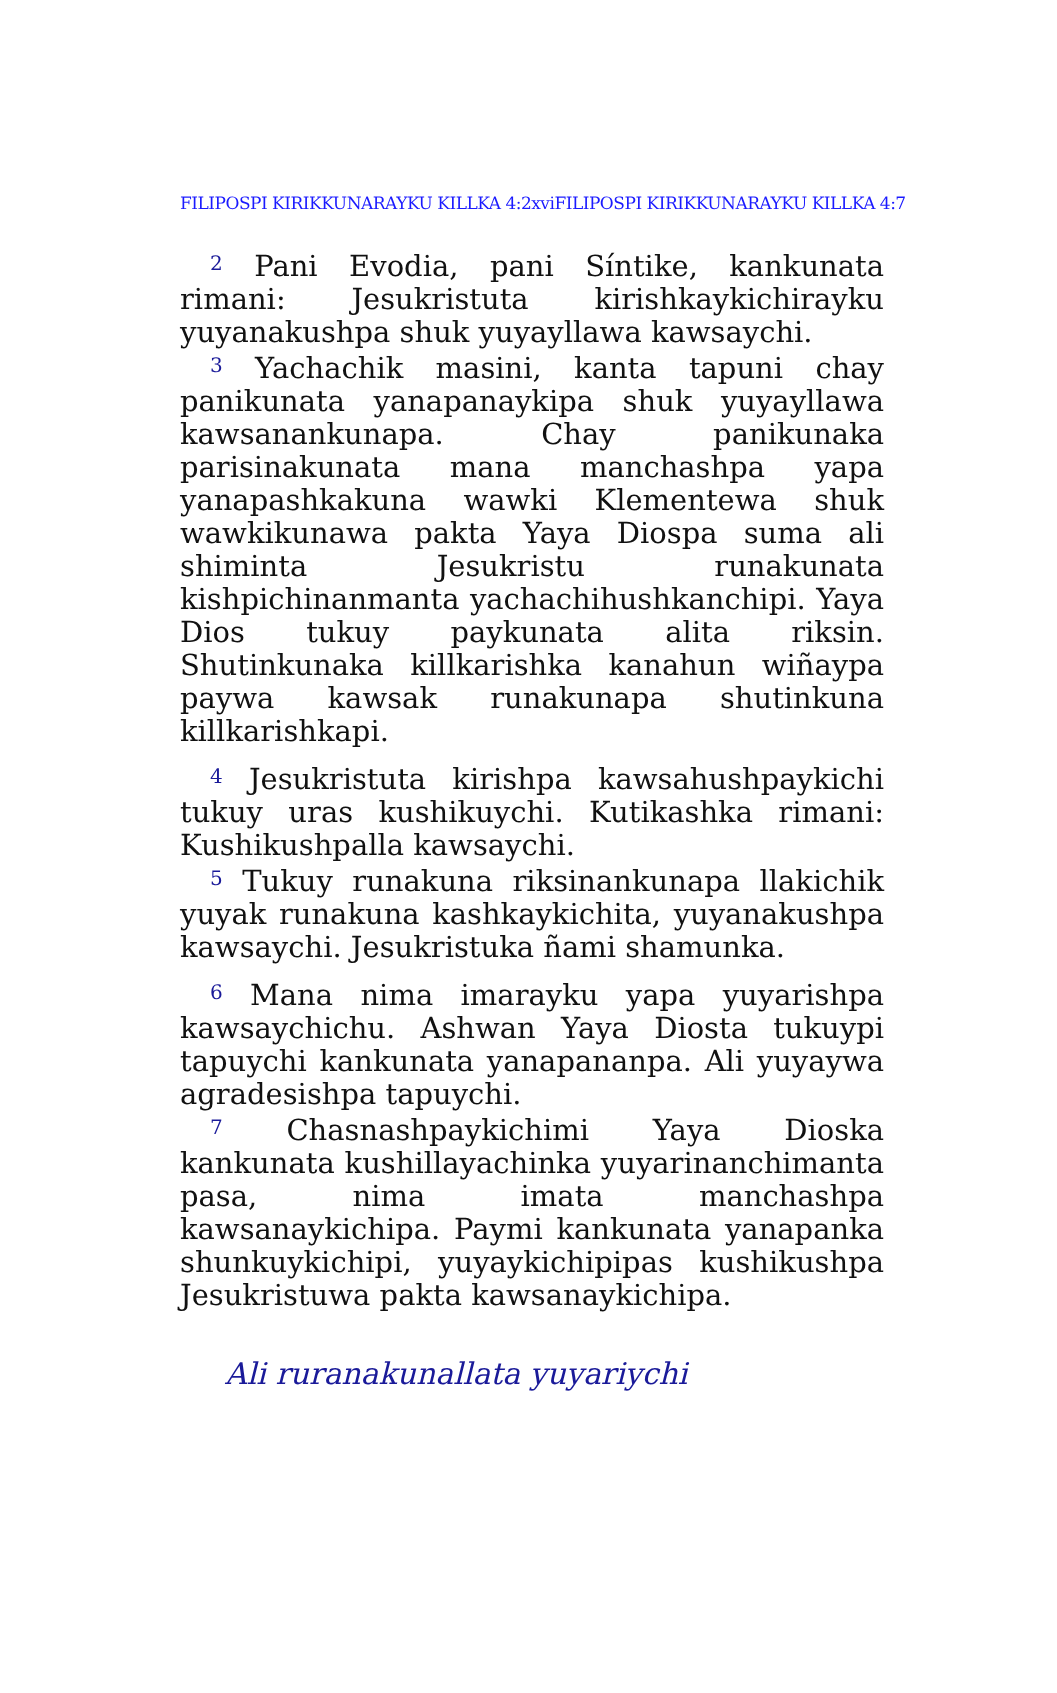FILIPOSPI KIRIKKUNARAYKU KILLKA 4:2xviFILIPOSPI KIRIKKUNARAYKU KILLKA 4:7
<sup>2</sup> Pani Evodia, pani Síntike, kankunata rimani: Jesukristuta kirishkaykichirayku yuyanakushpa shuk yuyayllawa kawsaychi.
<sup>3</sup> Yachachik masini, kanta tapuni chay panikunata yanapanaykipa shuk yuyayllawa kawsanankunapa. Chay panikunaka parisinakunata mana manchashpa yapa yanapashkakuna wawki Klementewa shuk wawkikunawa pakta Yaya Diospa suma ali shiminta Jesukristu runakunata kishpichinanmanta yachachihushkanchipi. Yaya Dios tukuy paykunata alita riksin. Shutinkunaka killkarishka kanahun wiñaypa paywa kawsak runakunapa shutinkuna killkarishkapi.
<sup>4</sup> Jesukristuta kirishpa kawsahushpaykichi tukuy uras kushikuychi. Kutikashka rimani: Kushikushpalla kawsaychi.
<sup>5</sup> Tukuy runakuna riksinankunapa llakichik yuyak runakuna kashkaykichita, yuyanakushpa kawsaychi. Jesukristuka ñami shamunka.
<sup>6</sup> Mana nima imarayku yapa yuyarishpa kawsaychichu. Ashwan Yaya Diosta tukuypi tapuychi kankunata yanapananpa. Ali yuyaywa agradesishpa tapuychi.
<sup>7</sup> Chasnashpaykichimi Yaya Dioska kankunata kushillayachinka yuyarinanchimanta pasa, nima imata manchashpa kawsanaykichipa. Paymi kankunata yanapanka shunkuykichipi, yuyaykichipipas kushikushpa Jesukristuwa pakta kawsanaykichipa.
Ali ruranakunallata yuyariychi